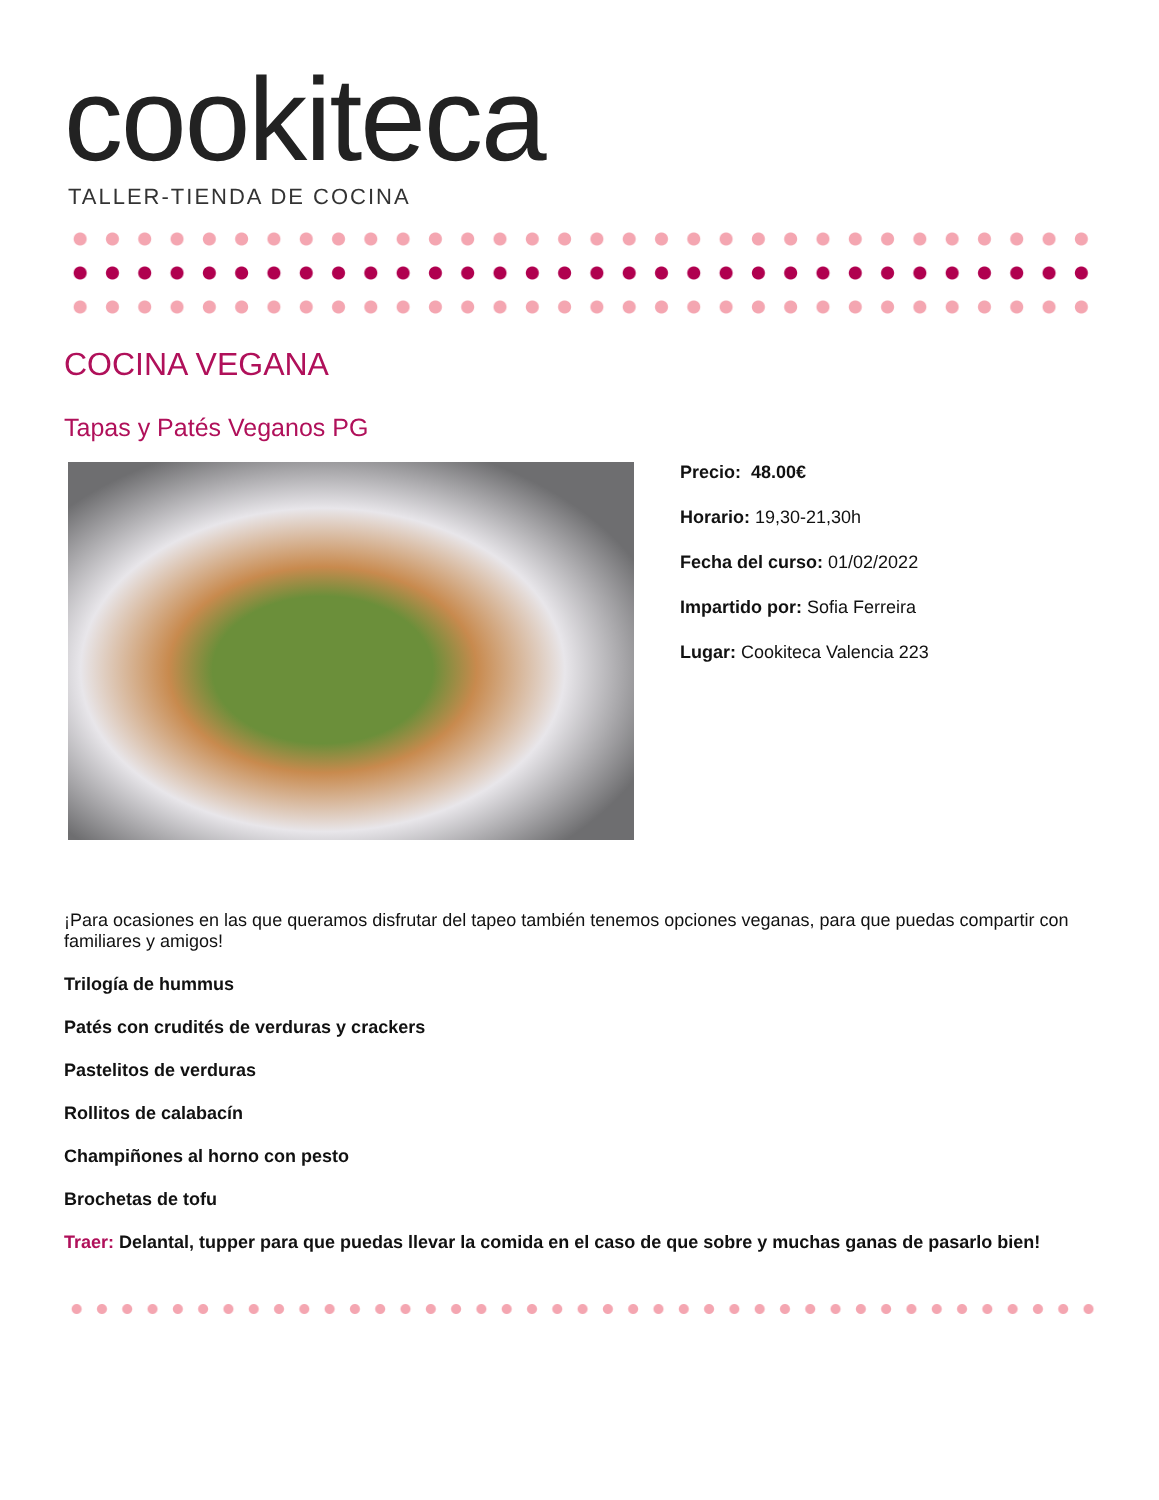cookiteca
TALLER-TIENDA DE COCINA
COCINA VEGANA
Tapas y Patés Veganos PG
Precio: 48.00€
Horario: 19,30-21,30h
Fecha del curso: 01/02/2022
Impartido por: Sofia Ferreira
Lugar: Cookiteca Valencia 223
¡Para ocasiones en las que queramos disfrutar del tapeo también tenemos opciones veganas, para que puedas compartir con familiares y amigos!
Trilogía de hummus
Patés con crudités de verduras y crackers
Pastelitos de verduras
Rollitos de calabacín
Champiñones al horno con pesto
Brochetas de tofu
Traer: Delantal, tupper para que puedas llevar la comida en el caso de que sobre y muchas ganas de pasarlo bien!